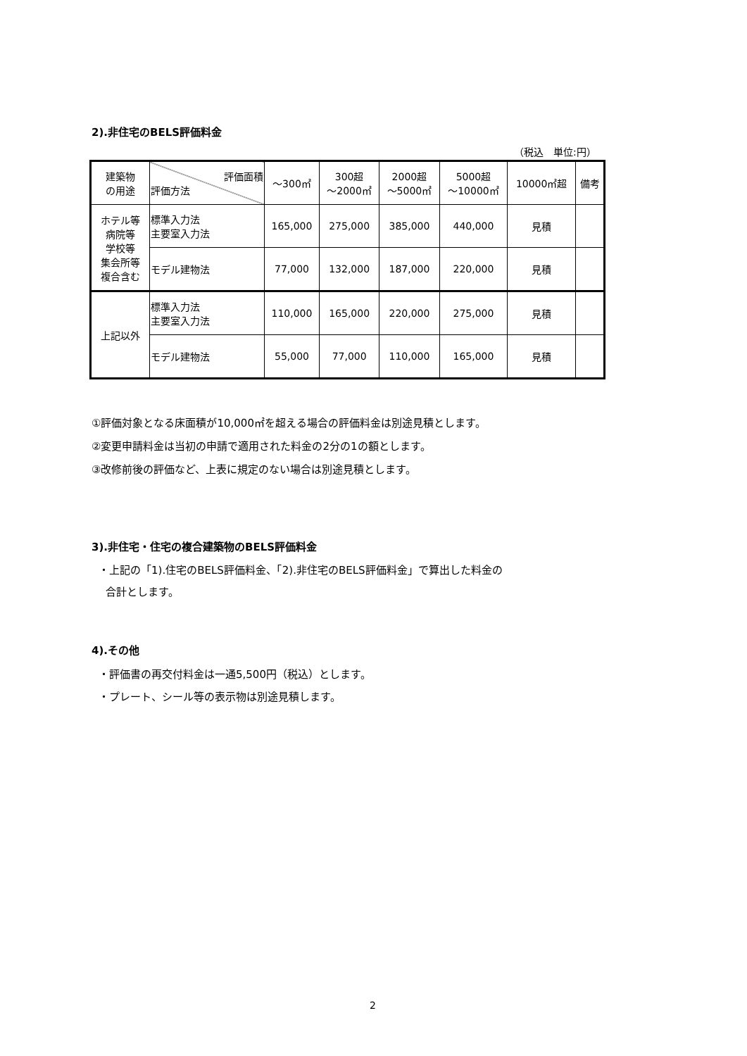2).非住宅のBELS評価料金
（税込　単位:円）
| 建築物 の用途 | 評価面積 評価方法 | ～300㎡ | 300超 ～2000㎡ | 2000超 ～5000㎡ | 5000超 ～10000㎡ | 10000㎡超 | 備考 |
| --- | --- | --- | --- | --- | --- | --- | --- |
| ホテル等 病院等 学校等 集会所等 複合含む | 標準入力法 主要室入力法 | 165,000 | 275,000 | 385,000 | 440,000 | 見積 | |
| | モデル建物法 | 77,000 | 132,000 | 187,000 | 220,000 | 見積 | |
| 上記以外 | 標準入力法 主要室入力法 | 110,000 | 165,000 | 220,000 | 275,000 | 見積 | |
| | モデル建物法 | 55,000 | 77,000 | 110,000 | 165,000 | 見積 | |
①評価対象となる床面積が10,000㎡を超える場合の評価料金は別途見積とします。
②変更申請料金は当初の申請で適用された料金の2分の1の額とします。
③改修前後の評価など、上表に規定のない場合は別途見積とします。
3).非住宅・住宅の複合建築物のBELS評価料金
・上記の「1).住宅のBELS評価料金、「2).非住宅のBELS評価料金」で算出した料金の
合計とします。
4).その他
・評価書の再交付料金は一通5,500円（税込）とします。
・プレート、シール等の表示物は別途見積します。
2